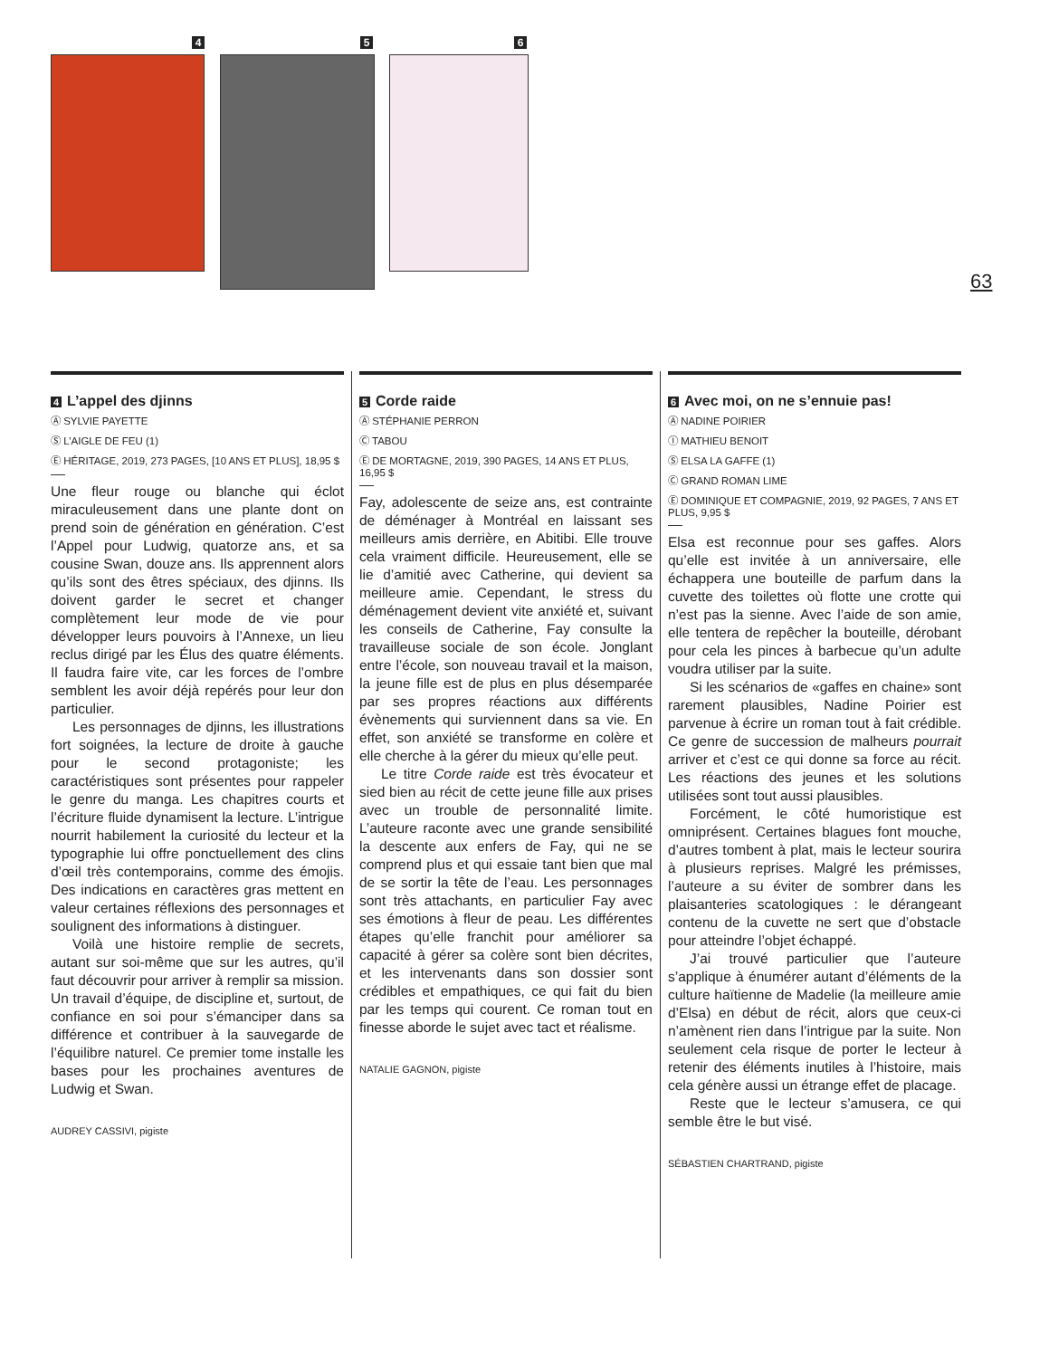4 5 6
63
4 L’appel des djinns
Ⓐ SYLVIE PAYETTE
Ⓢ L’AIGLE DE FEU (1)
Ⓔ HÉRITAGE, 2019, 273 PAGES, [10 ANS ET PLUS], 18,95 $
Une fleur rouge ou blanche qui éclot miraculeusement dans une plante dont on prend soin de génération en génération. C’est l’Appel pour Ludwig, quatorze ans, et sa cousine Swan, douze ans. Ils apprennent alors qu’ils sont des êtres spéciaux, des djinns. Ils doivent garder le secret et changer complètement leur mode de vie pour développer leurs pouvoirs à l’Annexe, un lieu reclus dirigé par les Élus des quatre éléments. Il faudra faire vite, car les forces de l’ombre semblent les avoir déjà repérés pour leur don particulier.
Les personnages de djinns, les illustrations fort soignées, la lecture de droite à gauche pour le second protagoniste; les caractéristiques sont présentes pour rappeler le genre du manga. Les chapitres courts et l’écriture fluide dynamisent la lecture. L’intrigue nourrit habilement la curiosité du lecteur et la typographie lui offre ponctuellement des clins d’œil très contemporains, comme des émojis. Des indications en caractères gras mettent en valeur certaines réflexions des personnages et soulignent des informations à distinguer.
Voilà une histoire remplie de secrets, autant sur soi-même que sur les autres, qu’il faut découvrir pour arriver à remplir sa mission. Un travail d’équipe, de discipline et, surtout, de confiance en soi pour s’émanciper dans sa différence et contribuer à la sauvegarde de l’équilibre naturel. Ce premier tome installe les bases pour les prochaines aventures de Ludwig et Swan.
AUDREY CASSIVI, pigiste
5 Corde raide
Ⓐ STÉPHANIE PERRON
Ⓒ TABOU
Ⓔ DE MORTAGNE, 2019, 390 PAGES, 14 ANS ET PLUS, 16,95 $
Fay, adolescente de seize ans, est contrainte de déménager à Montréal en laissant ses meilleurs amis derrière, en Abitibi. Elle trouve cela vraiment difficile. Heureusement, elle se lie d’amitié avec Catherine, qui devient sa meilleure amie. Cependant, le stress du déménagement devient vite anxiété et, suivant les conseils de Catherine, Fay consulte la travailleuse sociale de son école. Jonglant entre l’école, son nouveau travail et la maison, la jeune fille est de plus en plus désemparée par ses propres réactions aux différents évènements qui surviennent dans sa vie. En effet, son anxiété se transforme en colère et elle cherche à la gérer du mieux qu’elle peut.
Le titre Corde raide est très évocateur et sied bien au récit de cette jeune fille aux prises avec un trouble de personnalité limite. L’auteure raconte avec une grande sensibilité la descente aux enfers de Fay, qui ne se comprend plus et qui essaie tant bien que mal de se sortir la tête de l’eau. Les personnages sont très attachants, en particulier Fay avec ses émotions à fleur de peau. Les différentes étapes qu’elle franchit pour améliorer sa capacité à gérer sa colère sont bien décrites, et les intervenants dans son dossier sont crédibles et empathiques, ce qui fait du bien par les temps qui courent. Ce roman tout en finesse aborde le sujet avec tact et réalisme.
NATALIE GAGNON, pigiste
6 Avec moi, on ne s’ennuie pas!
Ⓐ NADINE POIRIER
Ⓘ MATHIEU BENOIT
Ⓢ ELSA LA GAFFE (1)
Ⓒ GRAND ROMAN LIME
Ⓔ DOMINIQUE ET COMPAGNIE, 2019, 92 PAGES, 7 ANS ET PLUS, 9,95 $
Elsa est reconnue pour ses gaffes. Alors qu’elle est invitée à un anniversaire, elle échappera une bouteille de parfum dans la cuvette des toilettes où flotte une crotte qui n’est pas la sienne. Avec l’aide de son amie, elle tentera de repêcher la bouteille, dérobant pour cela les pinces à barbecue qu’un adulte voudra utiliser par la suite.
Si les scénarios de «gaffes en chaine» sont rarement plausibles, Nadine Poirier est parvenue à écrire un roman tout à fait crédible. Ce genre de succession de malheurs pourrait arriver et c’est ce qui donne sa force au récit. Les réactions des jeunes et les solutions utilisées sont tout aussi plausibles.
Forcément, le côté humoristique est omniprésent. Certaines blagues font mouche, d’autres tombent à plat, mais le lecteur sourira à plusieurs reprises. Malgré les prémisses, l’auteure a su éviter de sombrer dans les plaisanteries scatologiques : le dérangeant contenu de la cuvette ne sert que d’obstacle pour atteindre l’objet échappé.
J’ai trouvé particulier que l’auteure s’applique à énumérer autant d’éléments de la culture haïtienne de Madelie (la meilleure amie d’Elsa) en début de récit, alors que ceux-ci n’amènent rien dans l’intrigue par la suite. Non seulement cela risque de porter le lecteur à retenir des éléments inutiles à l’histoire, mais cela génère aussi un étrange effet de placage.
Reste que le lecteur s’amusera, ce qui semble être le but visé.
SÉBASTIEN CHARTRAND, pigiste